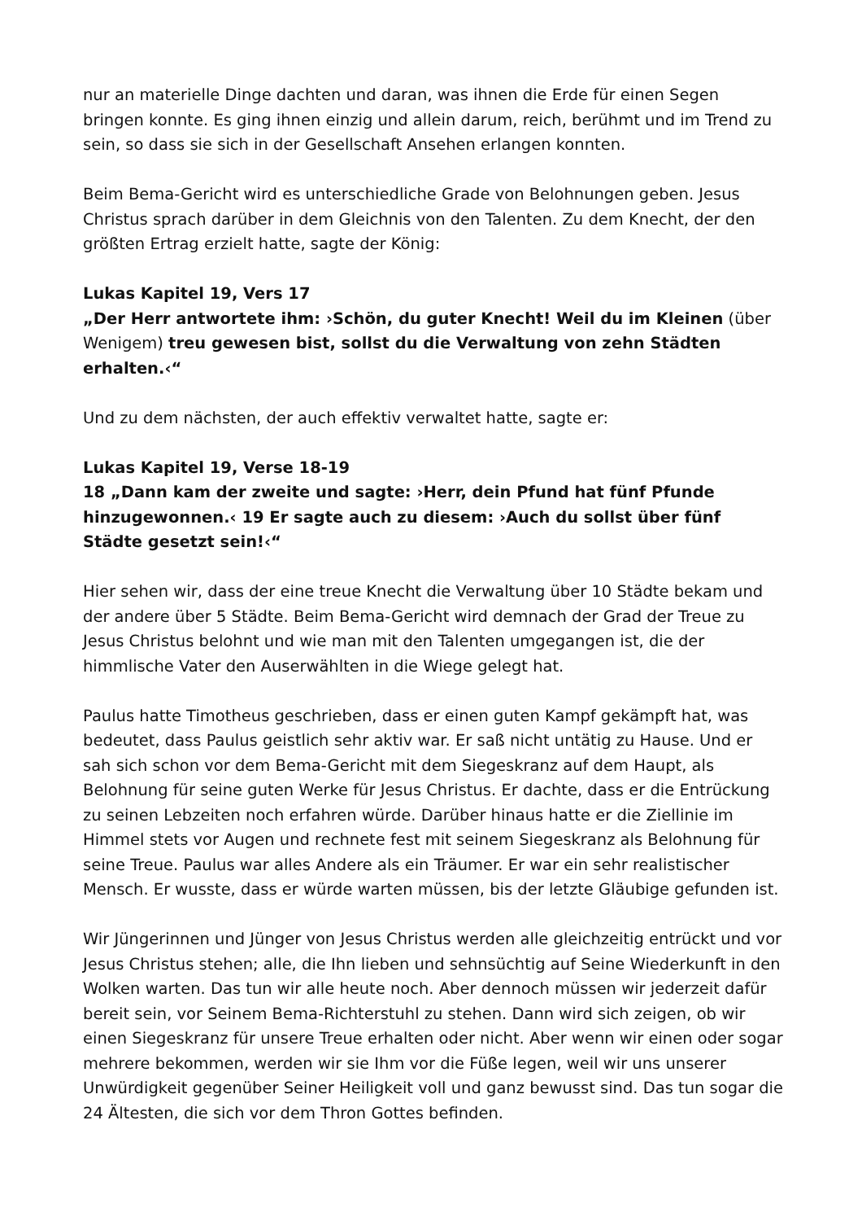nur an materielle Dinge dachten und daran, was ihnen die Erde für einen Segen bringen konnte. Es ging ihnen einzig und allein darum, reich, berühmt und im Trend zu sein, so dass sie sich in der Gesellschaft Ansehen erlangen konnten.
Beim Bema-Gericht wird es unterschiedliche Grade von Belohnungen geben. Jesus Christus sprach darüber in dem Gleichnis von den Talenten. Zu dem Knecht, der den größten Ertrag erzielt hatte, sagte der König:
Lukas Kapitel 19, Vers 17
„Der Herr antwortete ihm: ›Schön, du guter Knecht! Weil du im Kleinen (über Wenigem) treu gewesen bist, sollst du die Verwaltung von zehn Städten erhalten.‹“
Und zu dem nächsten, der auch effektiv verwaltet hatte, sagte er:
Lukas Kapitel 19, Verse 18-19
18 „Dann kam der zweite und sagte: ›Herr, dein Pfund hat fünf Pfunde hinzugewonnen.‹ 19 Er sagte auch zu diesem: ›Auch du sollst über fünf Städte gesetzt sein!‹“
Hier sehen wir, dass der eine treue Knecht die Verwaltung über 10 Städte bekam und der andere über 5 Städte. Beim Bema-Gericht wird demnach der Grad der Treue zu Jesus Christus belohnt und wie man mit den Talenten umgegangen ist, die der himmlische Vater den Auserwählten in die Wiege gelegt hat.
Paulus hatte Timotheus geschrieben, dass er einen guten Kampf gekämpft hat, was bedeutet, dass Paulus geistlich sehr aktiv war. Er saß nicht untätig zu Hause. Und er sah sich schon vor dem Bema-Gericht mit dem Siegeskranz auf dem Haupt, als Belohnung für seine guten Werke für Jesus Christus. Er dachte, dass er die Entrückung zu seinen Lebzeiten noch erfahren würde. Darüber hinaus hatte er die Ziellinie im Himmel stets vor Augen und rechnete fest mit seinem Siegeskranz als Belohnung für seine Treue. Paulus war alles Andere als ein Träumer. Er war ein sehr realistischer Mensch. Er wusste, dass er würde warten müssen, bis der letzte Gläubige gefunden ist.
Wir Jüngerinnen und Jünger von Jesus Christus werden alle gleichzeitig entrückt und vor Jesus Christus stehen; alle, die Ihn lieben und sehnsüchtig auf Seine Wiederkunft in den Wolken warten. Das tun wir alle heute noch. Aber dennoch müssen wir jederzeit dafür bereit sein, vor Seinem Bema-Richterstuhl zu stehen. Dann wird sich zeigen, ob wir einen Siegeskranz für unsere Treue erhalten oder nicht. Aber wenn wir einen oder sogar mehrere bekommen, werden wir sie Ihm vor die Füße legen, weil wir uns unserer Unwürdigkeit gegenüber Seiner Heiligkeit voll und ganz bewusst sind. Das tun sogar die 24 Ältesten, die sich vor dem Thron Gottes befinden.